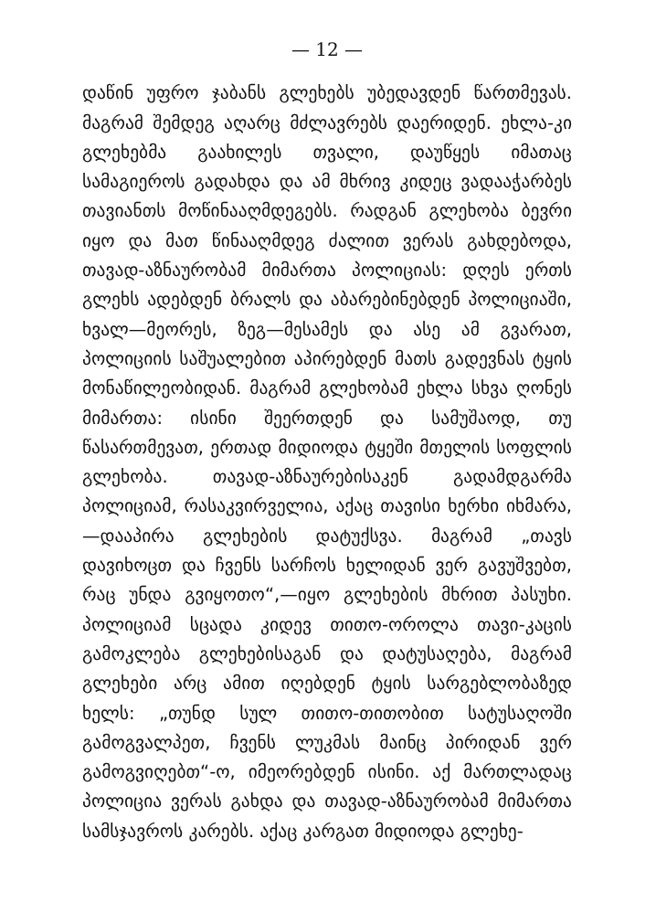— 12 —
დაწინ უფრო ჯაბანს გლეხებს უბედავდენ წართმევას. მაგრამ შემდეგ აღარც მძლავრებს დაერიდენ. ეხლა-კი გლეხებმა გაახილეს თვალი, დაუწყეს იმათაც სამაგიეროს გადახდა და ამ მხრივ კიდეც ვადააჭარბეს თავიანთს მოწინააღმდეგებს. რადგან გლეხობა ბევრი იყო და მათ წინააღმდეგ ძალით ვერას გახდებოდა, თავად-აზნაურობამ მიმართა პოლიციას: დღეს ერთს გლეხს ადებდენ ბრალს და აბარებინებდენ პოლიციაში, ხვალ—მეორეს, ზეგ—მესამეს და ასე ამ გვარათ, პოლიციის საშუალებით აპირებდენ მათს გადევნას ტყის მონაწილეობიდან. მაგრამ გლეხობამ ეხლა სხვა ღონეს მიმართა: ისინი შეერთდენ და სამუშაოდ, თუ წასართმევათ, ერთად მიდიოდა ტყეში მთელის სოფლის გლეხობა. თავად-აზნაურებისაკენ გადამდგარმა პოლიციამ, რასაკვირველია, აქაც თავისი ხერხი იხმარა,—დააპირა გლეხების დატუქსვა. მაგრამ „თავს დავიხოცთ და ჩვენს სარჩოს ხელიდან ვერ გავუშვებთ, რაც უნდა გვიყოთო“,—იყო გლეხების მხრით პასუხი. პოლიციამ სცადა კიდევ თითო-ოროლა თავი-კაცის გამოკლება გლეხებისაგან და დატუსაღება, მაგრამ გლეხები არც ამით იღებდენ ტყის სარგებლობაზედ ხელს: „თუნდ სულ თითო-თითობით სატუსაღოში გამოგვალპეთ, ჩვენს ლუკმას მაინც პირიდან ვერ გამოგვიღებთ“-ო, იმეორებდენ ისინი. აქ მართლადაც პოლიცია ვერას გახდა და თავად-აზნაურობამ მიმართა სამსჯავროს კარებს. აქაც კარგათ მიდიოდა გლეხე-